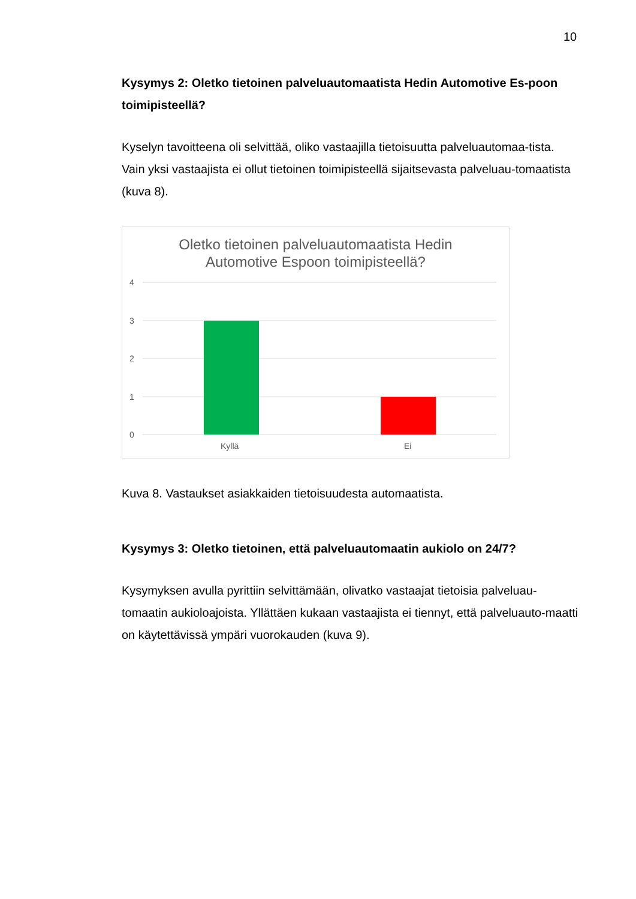10
Kysymys 2: Oletko tietoinen palveluautomaatista Hedin Automotive Es-poon toimipisteellä?
Kyselyn tavoitteena oli selvittää, oliko vastaajilla tietoisuutta palveluautomaa-tista. Vain yksi vastaajista ei ollut tietoinen toimipisteellä sijaitsevasta palveluau-tomaatista (kuva 8).
Oletko tietoinen palveluautomaatista Hedin
Automotive Espoon toimipisteellä?
4
3
2
1
0
Kyllä
Ei
Kuva 8. Vastaukset asiakkaiden tietoisuudesta automaatista.
Kysymys 3: Oletko tietoinen, että palveluautomaatin aukiolo on 24/7?
Kysymyksen avulla pyrittiin selvittämään, olivatko vastaajat tietoisia palveluau-tomaatin aukioloajoista. Yllättäen kukaan vastaajista ei tiennyt, että palveluauto-maatti on käytettävissä ympäri vuorokauden (kuva 9).